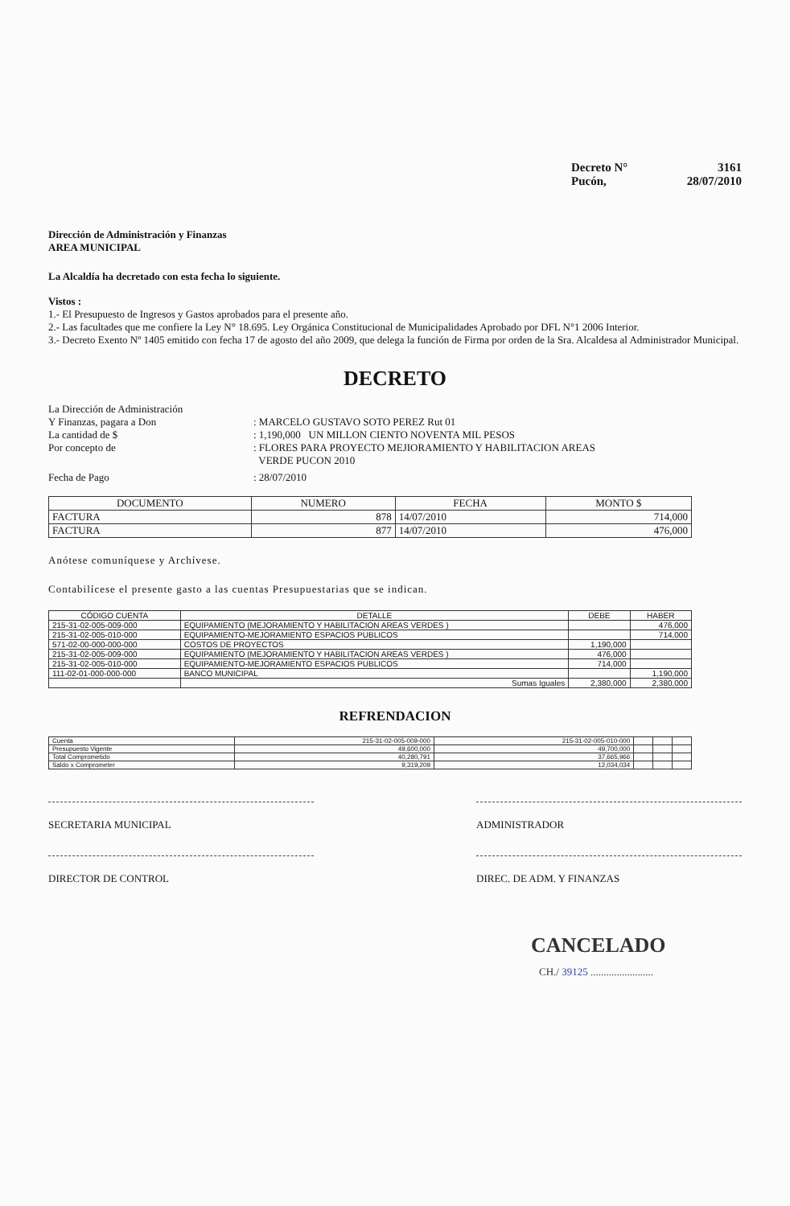Decreto N° 3161
Pucón, 28/07/2010
Dirección de Administración y Finanzas
AREA MUNICIPAL
La Alcaldía ha decretado con esta fecha lo siguiente.
Vistos :
1.- El Presupuesto de Ingresos y Gastos aprobados para el presente año.
2.- Las facultades que me confiere la Ley N° 18.695. Ley Orgánica Constitucional de Municipalidades Aprobado por DFL N°1 2006 Interior.
3.- Decreto Exento Nº 1405 emitido con fecha 17 de agosto del año 2009, que delega la función de Firma por orden de la Sra. Alcaldesa al Administrador Municipal.
DECRETO
La Dirección de Administración
Y Finanzas, pagara a Don : MARCELO GUSTAVO SOTO PEREZ Rut 01
La cantidad de $ : 1,190,000 UN MILLON CIENTO NOVENTA MIL PESOS
Por concepto de : FLORES PARA PROYECTO MEJIORAMIENTO Y HABILITACION AREAS
VERDE PUCON 2010
Fecha de Pago : 28/07/2010
| DOCUMENTO | NUMERO | FECHA | MONTO $ |
| --- | --- | --- | --- |
| FACTURA | 878 | 14/07/2010 | 714,000 |
| FACTURA | 877 | 14/07/2010 | 476,000 |
Anótese comuníquese y Archívese.
Contabilícese el presente gasto a las cuentas Presupuestarias que se indican.
| CÓDIGO CUENTA | DETALLE | DEBE | HABER |
| --- | --- | --- | --- |
| 215-31-02-005-009-000 | EQUIPAMIENTO (MEJORAMIENTO Y HABILITACION AREAS VERDES ) | | 476,000 |
| 215-31-02-005-010-000 | EQUIPAMIENTO-MEJORAMIENTO ESPACIOS PUBLICOS | | 714,000 |
| 571-02-00-000-000-000 | COSTOS DE PROYECTOS | 1,190,000 | |
| 215-31-02-005-009-000 | EQUIPAMIENTO (MEJORAMIENTO Y HABILITACION AREAS VERDES ) | 476,000 | |
| 215-31-02-005-010-000 | EQUIPAMIENTO-MEJORAMIENTO ESPACIOS PUBLICOS | 714,000 | |
| 111-02-01-000-000-000 | BANCO MUNICIPAL | | 1,190,000 |
| | Sumas Iguales | 2,380,000 | 2,380,000 |
REFRENDACION
| Cuenta | 215-31-02-005-009-000 | 215-31-02-005-010-000 | | | |
| Presupuesto Vigente | 49,600,000 | 49,700,000 | | | |
| Total Comprometido | 40,280,791 | 37,665,966 | | | |
| Saldo x Comprometer | 9,319,209 | 12,034,034 | | | |
SECRETARIA MUNICIPAL ADMINISTRADOR
DIRECTOR DE CONTROL DIREC. DE ADM. Y FINANZAS
CANCELADO
CH./ 39125 ........................